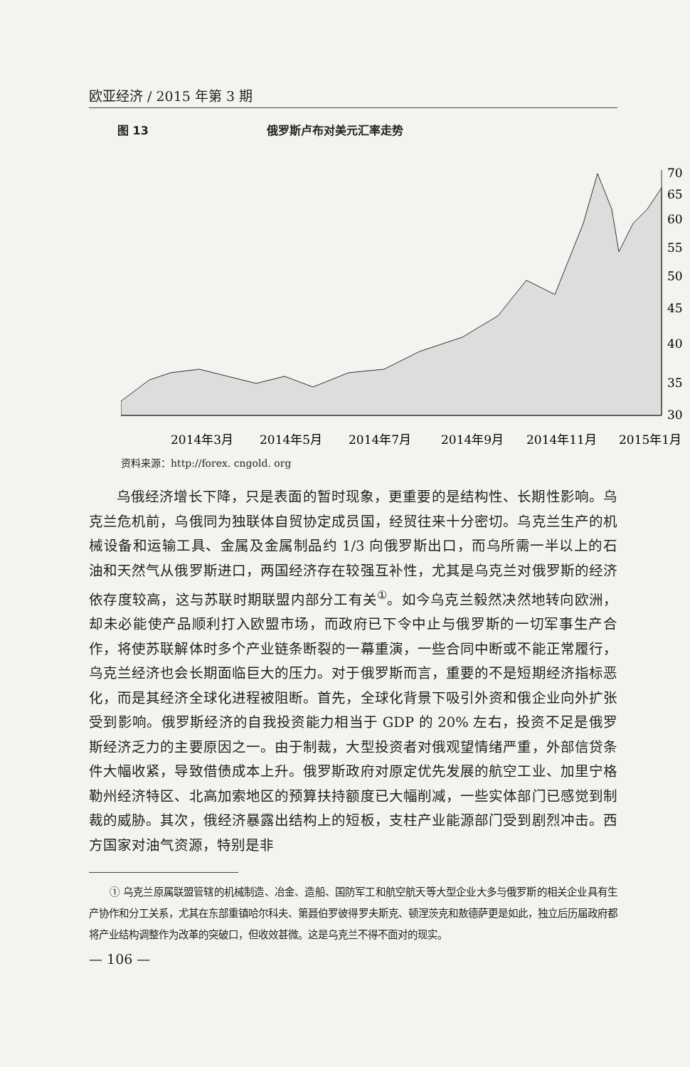欧亚经济 / 2015 年第 3 期
图 13 俄罗斯卢布对美元汇率走势
70
65
60
55
50
45
40
35
30
2014年3月
2014年5月
2014年7月
2014年9月
2014年11月
2015年1月
资料来源：http://forex. cngold. org
乌俄经济增长下降，只是表面的暂时现象，更重要的是结构性、长期性影响。乌克兰危机前，乌俄同为独联体自贸协定成员国，经贸往来十分密切。乌克兰生产的机械设备和运输工具、金属及金属制品约 1/3 向俄罗斯出口，而乌所需一半以上的石油和天然气从俄罗斯进口，两国经济存在较强互补性，尤其是乌克兰对俄罗斯的经济依存度较高，这与苏联时期联盟内部分工有关<sup>①</sup>。如今乌克兰毅然决然地转向欧洲，却未必能使产品顺利打入欧盟市场，而政府已下令中止与俄罗斯的一切军事生产合作，将使苏联解体时多个产业链条断裂的一幕重演，一些合同中断或不能正常履行，乌克兰经济也会长期面临巨大的压力。对于俄罗斯而言，重要的不是短期经济指标恶化，而是其经济全球化进程被阻断。首先，全球化背景下吸引外资和俄企业向外扩张受到影响。俄罗斯经济的自我投资能力相当于 GDP 的 20% 左右，投资不足是俄罗斯经济乏力的主要原因之一。由于制裁，大型投资者对俄观望情绪严重，外部信贷条件大幅收紧，导致借债成本上升。俄罗斯政府对原定优先发展的航空工业、加里宁格勒州经济特区、北高加索地区的预算扶持额度已大幅削减，一些实体部门已感觉到制裁的威胁。其次，俄经济暴露出结构上的短板，支柱产业能源部门受到剧烈冲击。西方国家对油气资源，特别是非
① 乌克兰原属联盟管辖的机械制造、冶金、造船、国防军工和航空航天等大型企业大多与俄罗斯的相关企业具有生产协作和分工关系，尤其在东部重镇哈尔科夫、第聂伯罗彼得罗夫斯克、顿涅茨克和敖德萨更是如此，独立后历届政府都将产业结构调整作为改革的突破口，但收效甚微。这是乌克兰不得不面对的现实。
— 106 —